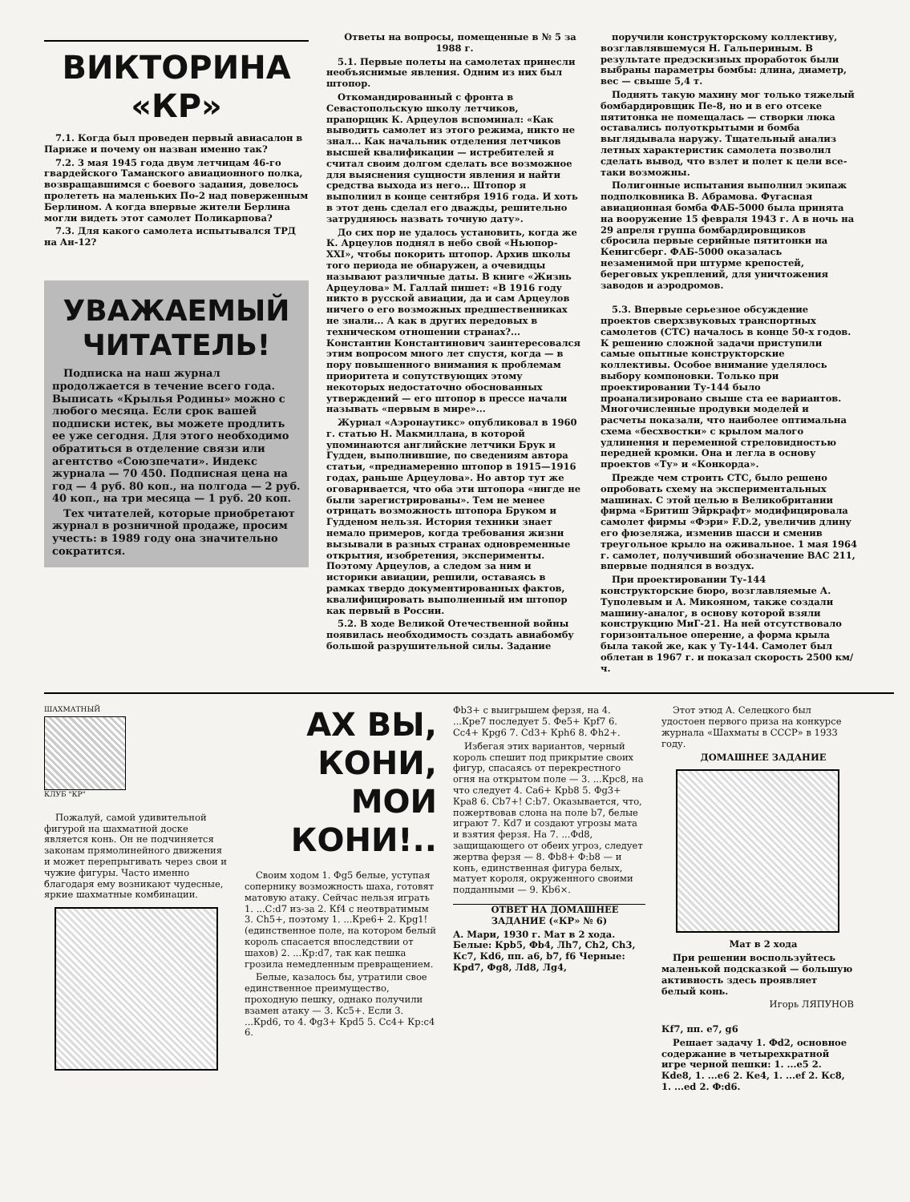ВИКТОРИНА
«КР»
7.1. Когда был проведен первый авиасалон в Париже и почему он назван именно так?
7.2. 3 мая 1945 года двум летчицам 46-го гвардейского Таманского авиационного полка, возвращавшимся с боевого задания, довелось пролететь на маленьких По-2 над поверженным Берлином. А когда впервые жители Берлина могли видеть этот самолет Поликарпова?
7.3. Для какого самолета испытывался ТРД на Ан-12?
УВАЖАЕМЫЙ ЧИТАТЕЛЬ!
Подписка на наш журнал продолжается в течение всего года. Выписать «Крылья Родины» можно с любого месяца. Если срок вашей подписки истек, вы можете продлить ее уже сегодня. Для этого необходимо обратиться в отделение связи или агентство «Союзпечати». Индекс журнала — 70 450. Подписная цена на год — 4 руб. 80 коп., на полгода — 2 руб. 40 коп., на три месяца — 1 руб. 20 коп.
Тех читателей, которые приобретают журнал в розничной продаже, просим учесть: в 1989 году она значительно сократится.
Ответы на вопросы, помещенные в № 5 за 1988 г.
5.1. Первые полеты на самолетах принесли необъяснимые явления. Одним из них был штопор.
Откомандированный с фронта в Севастопольскую школу летчиков, прапорщик К. Арцеулов вспоминал: «Как выводить самолет из этого режима, никто не знал... Как начальник отделения летчиков высшей квалификации — истребителей я считал своим долгом сделать все возможное для выяснения сущности явления и найти средства выхода из него... Штопор я выполнил в конце сентября 1916 года. И хоть в этот день сделал его дважды, решительно затрудняюсь назвать точную дату».
До сих пор не удалось установить, когда же К. Арцеулов поднял в небо свой «Ньюпор-XXI», чтобы покорить штопор. Архив школы того периода не обнаружен, а очевидцы называют различные даты. В книге «Жизнь Арцеулова» М. Галлай пишет: «В 1916 году никто в русской авиации, да и сам Арцеулов ничего о его возможных предшественниках не знали... А как в других передовых в техническом отношении странах?... Константин Константинович заинтересовался этим вопросом много лет спустя, когда — в пору повышенного внимания к проблемам приоритета и сопутствующих этому некоторых недостаточно обоснованных утверждений — его штопор в прессе начали называть «первым в мире»...
Журнал «Аэронаутикс» опубликовал в 1960 г. статью Н. Макмиллана, в которой упоминаются английские летчики Брук и Гудден, выполнившие, по сведениям автора статьи, «преднамеренно штопор в 1915—1916 годах, раньше Арцеулова». Но автор тут же оговаривается, что оба эти штопора «нигде не были зарегистрированы». Тем не менее отрицать возможность штопора Бруком и Гудденом нельзя. История техники знает немало примеров, когда требования жизни вызывали в разных странах одновременные открытия, изобретения, эксперименты. Поэтому Арцеулов, а следом за ним и историки авиации, решили, оставаясь в рамках твердо документированных фактов, квалифицировать выполненный им штопор как первый в России.
5.2. В ходе Великой Отечественной войны появилась необходимость создать авиабомбу большой разрушительной силы. Задание
поручили конструкторскому коллективу, возглавлявшемуся Н. Гальпериным. В результате предэскизных проработок были выбраны параметры бомбы: длина, диаметр, вес — свыше 5,4 т.
Поднять такую махину мог только тяжелый бомбардировщик Пе-8, но и в его отсеке пятитонка не помещалась — створки люка оставались полуоткрытыми и бомба выглядывала наружу. Тщательный анализ летных характеристик самолета позволил сделать вывод, что взлет и полет к цели все-таки возможны.
Полигонные испытания выполнил экипаж подполковника В. Абрамова. Фугасная авиационная бомба ФАБ-5000 была принята на вооружение 15 февраля 1943 г. А в ночь на 29 апреля группа бомбардировщиков сбросила первые серийные пятитонки на Кенигсберг. ФАБ-5000 оказалась незаменимой при штурме крепостей, береговых укреплений, для уничтожения заводов и аэродромов.
5.3. Впервые серьезное обсуждение проектов сверхзвуковых транспортных самолетов (СТС) началось в конце 50-х годов. К решению сложной задачи приступили самые опытные конструкторские коллективы. Особое внимание уделялось выбору компоновки. Только при проектировании Ту-144 было проанализировано свыше ста ее вариантов. Многочисленные продувки моделей и расчеты показали, что наиболее оптимальна схема «бесхвостки» с крылом малого удлинения и переменной стреловидностью передней кромки. Она и легла в основу проектов «Ту» и «Конкорда».
Прежде чем строить СТС, было решено опробовать схему на экспериментальных машинах. С этой целью в Великобритании фирма «Бритиш Эйркрафт» модифицировала самолет фирмы «Фэри» F.D.2, увеличив длину его фюзеляжа, изменив шасси и сменив треугольное крыло на оживальное. 1 мая 1964 г. самолет, получивший обозначение BAC 211, впервые поднялся в воздух.
При проектировании Ту-144 конструкторские бюро, возглавляемые А. Туполевым и А. Микояном, также создали машину-аналог, в основу которой взяли конструкцию МиГ-21. На ней отсутствовало горизонтальное оперение, а форма крыла была такой же, как у Ту-144. Самолет был облетан в 1967 г. и показал скорость 2500 км/ч.
ШАХМАТНЫЙ
КЛУБ "КР"
Пожалуй, самой удивительной фигурой на шахматной доске является конь. Он не подчиняется законам прямолинейного движения и может перепрыгивать через свои и чужие фигуры. Часто именно благодаря ему возникают чудесные, яркие шахматные комбинации.
АХ ВЫ,
КОНИ,
МОИ КОНИ!..
Своим ходом 1. Фg5 белые, уступая сопернику возможность шаха, готовят матовую атаку. Сейчас нельзя играть 1. ...С:d7 из-за 2. Кf4 с неотвратимым 3. Ch5+, поэтому 1. ...Крe6+ 2. Крg1! (единственное поле, на котором белый король спасается впоследствии от шахов) 2. ...Кр:d7, так как пешка грозила немедленным превращением.
Белые, казалось бы, утратили свое единственное преимущество, проходную пешку, однако получили взамен атаку — 3. Кс5+. Если 3. ...Крd6, то 4. Фg3+ Крd5 5. Сс4+ Кр:с4 6.
Фb3+ с выигрышем ферзя, на 4. ...Крe7 последует 5. Фe5+ Крf7 6. Сс4+ Крg6 7. Сd3+ Крh6 8. Фh2+.
Избегая этих вариантов, черный король спешит под прикрытие своих фигур, спасаясь от перекрестного огня на открытом поле — 3. ...Крс8, на что следует 4. Са6+ Крb8 5. Фg3+ Крa8 6. Сb7+! С:b7. Оказывается, что, пожертвовав слона на поле b7, белые играют 7. Кd7 и создают угрозы мата и взятия ферзя. На 7. ...Фd8, защищающего от обеих угроз, следует жертва ферзя — 8. Фb8+ Ф:b8 — и конь, единственная фигура белых, матует короля, окруженного своими подданными — 9. Кb6×.
ОТВЕТ НА ДОМАШНЕЕ ЗАДАНИЕ («КР» № 6)
А. Мари, 1930 г. Мат в 2 хода. Белые: Крb5, Фb4, Лh7, Сh2, Сh3, Кс7, Кd6, пп. а6, b7, f6 Черные: Крd7, Фg8, Лd8, Лg4,
Этот этюд А. Селецкого был удостоен первого приза на конкурсе журнала «Шахматы в СССР» в 1933 году.
ДОМАШНЕЕ ЗАДАНИЕ
Мат в 2 хода
При решении воспользуйтесь маленькой подсказкой — большую активность здесь проявляет белый конь.
Игорь ЛЯПУНОВ
Кf7, пп. e7, g6
Решает задачу 1. Фd2, основное содержание в четырехкратной игре черной пешки: 1. ...e5 2. Кde8, 1. ...e6 2. Кe4, 1. ...ef 2. Кс8, 1. ...ed 2. Ф:d6.